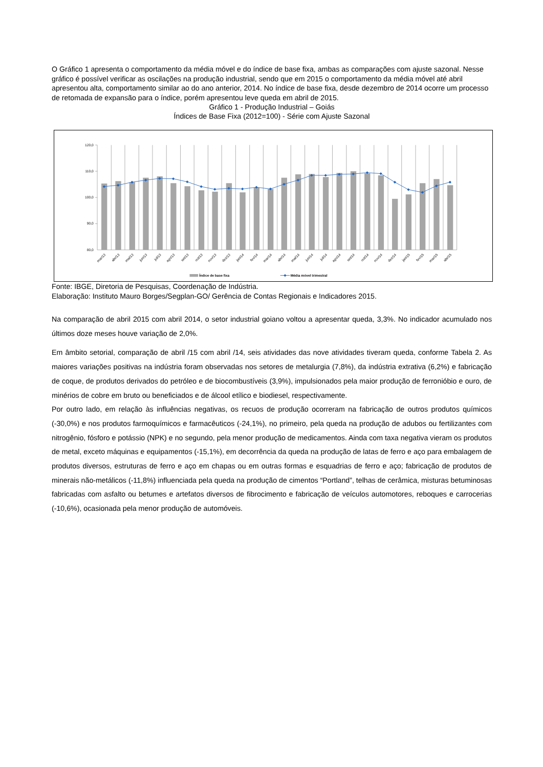O Gráfico 1 apresenta o comportamento da média móvel e do índice de base fixa, ambas as comparações com ajuste sazonal. Nesse gráfico é possível verificar as oscilações na produção industrial, sendo que em 2015 o comportamento da média móvel até abril apresentou alta, comportamento similar ao do ano anterior, 2014. No índice de base fixa, desde dezembro de 2014 ocorre um processo de retomada de expansão para o índice, porém apresentou leve queda em abril de 2015.
Gráfico 1 - Produção Industrial – Goiás
Índices de Base Fixa (2012=100) - Série com Ajuste Sazonal
120,0
110,0
100,0
90,0
80,0
mar/13
abr/13
mai/13
jun/13
jul/13
ago/13
set/13
out/13
nov/13
dez/13
jan/14
fev/14
mar/14
abr/14
mai/14
jun/14
jul/14
ago/14
set/14
out/14
nov/14
dez/14
jan/15
fev/15
mar/15
abr/15
Índice de base fixa
Média móvel trimestral
Fonte: IBGE, Diretoria de Pesquisas, Coordenação de Indústria.
Elaboração: Instituto Mauro Borges/Segplan-GO/ Gerência de Contas Regionais e Indicadores 2015.
Na comparação de abril 2015 com abril 2014, o setor industrial goiano voltou a apresentar queda, 3,3%. No indicador acumulado nos últimos doze meses houve variação de 2,0%.
Em âmbito setorial, comparação de abril /15 com abril /14, seis atividades das nove atividades tiveram queda, conforme Tabela 2. As maiores variações positivas na indústria foram observadas nos setores de metalurgia (7,8%), da indústria extrativa (6,2%) e fabricação de coque, de produtos derivados do petróleo e de biocombustíveis (3,9%), impulsionados pela maior produção de ferronióbio e ouro, de minérios de cobre em bruto ou beneficiados e de álcool etílico e biodiesel, respectivamente.
Por outro lado, em relação às influências negativas, os recuos de produção ocorreram na fabricação de outros produtos químicos (-30,0%) e nos produtos farmoquímicos e farmacêuticos (-24,1%), no primeiro, pela queda na produção de adubos ou fertilizantes com nitrogênio, fósforo e potássio (NPK) e no segundo, pela menor produção de medicamentos. Ainda com taxa negativa vieram os produtos de metal, exceto máquinas e equipamentos (-15,1%), em decorrência da queda na produção de latas de ferro e aço para embalagem de produtos diversos, estruturas de ferro e aço em chapas ou em outras formas e esquadrias de ferro e aço; fabricação de produtos de minerais não-metálicos (-11,8%) influenciada pela queda na produção de cimentos “Portland”, telhas de cerâmica, misturas betuminosas fabricadas com asfalto ou betumes e artefatos diversos de fibrocimento e fabricação de veículos automotores, reboques e carrocerias (-10,6%), ocasionada pela menor produção de automóveis.